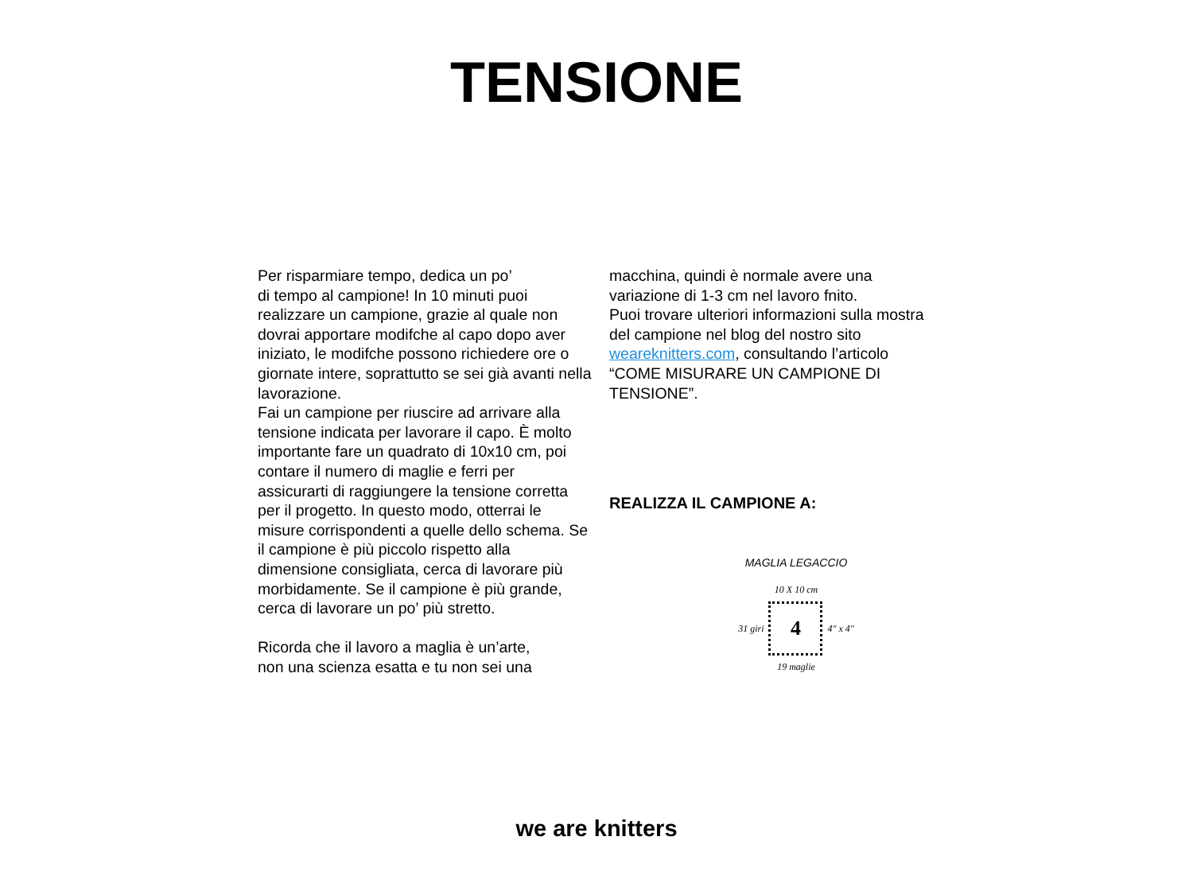TENSIONE
Per risparmiare tempo, dedica un po’
di tempo al campione! In 10 minuti puoi realizzare un campione, grazie al quale non dovrai apportare modifche al capo dopo aver iniziato, le modifche possono richiedere ore o giornate intere, soprattutto se sei già avanti nella lavorazione.
Fai un campione per riuscire ad arrivare alla tensione indicata per lavorare il capo. È molto importante fare un quadrato di 10x10 cm, poi contare il numero di maglie e ferri per
assicurarti di raggiungere la tensione corretta per il progetto. In questo modo, otterrai le misure corrispondenti a quelle dello schema. Se il campione è più piccolo rispetto alla dimensione consigliata, cerca di lavorare più morbidamente. Se il campione è più grande, cerca di lavorare un po’ più stretto.
Ricorda che il lavoro a maglia è un’arte,
non una scienza esatta e tu non sei una
macchina, quindi è normale avere una variazione di 1-3 cm nel lavoro fnito.
Puoi trovare ulteriori informazioni sulla mostra del campione nel blog del nostro sito weareknitters.com, consultando l’articolo “COME MISURARE UN CAMPIONE DI TENSIONE”.
REALIZZA IL CAMPIONE A:
MAGLIA LEGACCIO
10 X 10 cm
31 giri
4
4" x 4"
19 maglie
we are knitters